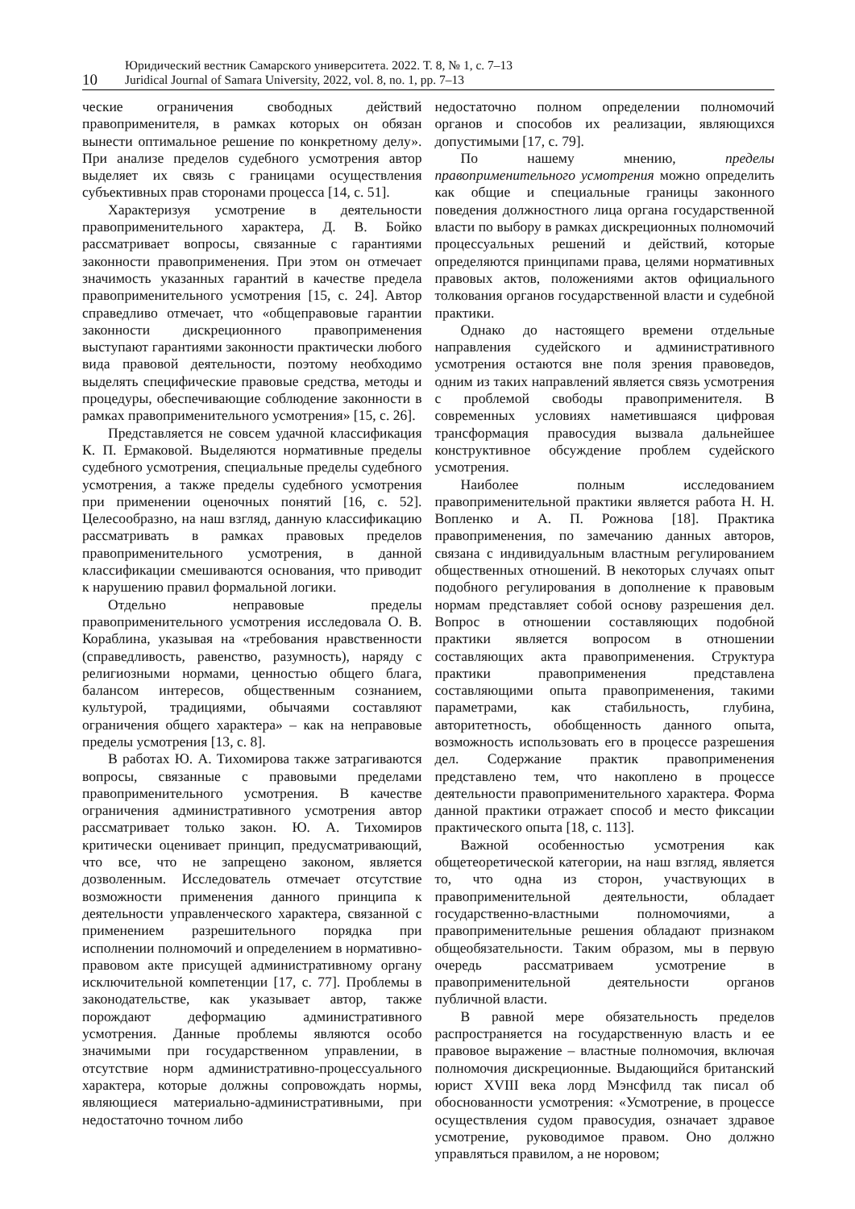10
Юридический вестник Самарского университета. 2022. Т. 8, № 1, с. 7–13
Juridical Journal of Samara University, 2022, vol. 8, no. 1, pp. 7–13
ческие ограничения свободных действий правоприменителя, в рамках которых он обязан вынести оптимальное решение по конкретному делу». При анализе пределов судебного усмотрения автор выделяет их связь с границами осуществления субъективных прав сторонами процесса [14, с. 51].
Характеризуя усмотрение в деятельности правоприменительного характера, Д. В. Бойко рассматривает вопросы, связанные с гарантиями законности правоприменения. При этом он отмечает значимость указанных гарантий в качестве предела правоприменительного усмотрения [15, с. 24]. Автор справедливо отмечает, что «общеправовые гарантии законности дискреционного правоприменения выступают гарантиями законности практически любого вида правовой деятельности, поэтому необходимо выделять специфические правовые средства, методы и процедуры, обеспечивающие соблюдение законности в рамках правоприменительного усмотрения» [15, с. 26].
Представляется не совсем удачной классификация К. П. Ермаковой. Выделяются нормативные пределы судебного усмотрения, специальные пределы судебного усмотрения, а также пределы судебного усмотрения при применении оценочных понятий [16, с. 52]. Целесообразно, на наш взгляд, данную классификацию рассматривать в рамках правовых пределов правоприменительного усмотрения, в данной классификации смешиваются основания, что приводит к нарушению правил формальной логики.
Отдельно неправовые пределы правоприменительного усмотрения исследовала О. В. Кораблина, указывая на «требования нравственности (справедливость, равенство, разумность), наряду с религиозными нормами, ценностью общего блага, балансом интересов, общественным сознанием, культурой, традициями, обычаями составляют ограничения общего характера» – как на неправовые пределы усмотрения [13, с. 8].
В работах Ю. А. Тихомирова также затрагиваются вопросы, связанные с правовыми пределами правоприменительного усмотрения. В качестве ограничения административного усмотрения автор рассматривает только закон. Ю. А. Тихомиров критически оценивает принцип, предусматривающий, что все, что не запрещено законом, является дозволенным. Исследователь отмечает отсутствие возможности применения данного принципа к деятельности управленческого характера, связанной с применением разрешительного порядка при исполнении полномочий и определением в нормативно-правовом акте присущей административному органу исключительной компетенции [17, с. 77]. Проблемы в законодательстве, как указывает автор, также порождают деформацию административного усмотрения. Данные проблемы являются особо значимыми при государственном управлении, в отсутствие норм административно-процессуального характера, которые должны сопровождать нормы, являющиеся материально-административными, при недостаточно точном либо
недостаточно полном определении полномочий органов и способов их реализации, являющихся допустимыми [17, с. 79].
По нашему мнению, пределы правоприменительного усмотрения можно определить как общие и специальные границы законного поведения должностного лица органа государственной власти по выбору в рамках дискреционных полномочий процессуальных решений и действий, которые определяются принципами права, целями нормативных правовых актов, положениями актов официального толкования органов государственной власти и судебной практики.
Однако до настоящего времени отдельные направления судейского и административного усмотрения остаются вне поля зрения правоведов, одним из таких направлений является связь усмотрения с проблемой свободы правоприменителя. В современных условиях наметившаяся цифровая трансформация правосудия вызвала дальнейшее конструктивное обсуждение проблем судейского усмотрения.
Наиболее полным исследованием правоприменительной практики является работа Н. Н. Вопленко и А. П. Рожнова [18]. Практика правоприменения, по замечанию данных авторов, связана с индивидуальным властным регулированием общественных отношений. В некоторых случаях опыт подобного регулирования в дополнение к правовым нормам представляет собой основу разрешения дел. Вопрос в отношении составляющих подобной практики является вопросом в отношении составляющих акта правоприменения. Структура практики правоприменения представлена составляющими опыта правоприменения, такими параметрами, как стабильность, глубина, авторитетность, обобщенность данного опыта, возможность использовать его в процессе разрешения дел. Содержание практик правоприменения представлено тем, что накоплено в процессе деятельности правоприменительного характера. Форма данной практики отражает способ и место фиксации практического опыта [18, с. 113].
Важной особенностью усмотрения как общетеоретической категории, на наш взгляд, является то, что одна из сторон, участвующих в правоприменительной деятельности, обладает государственно-властными полномочиями, а правоприменительные решения обладают признаком общеобязательности. Таким образом, мы в первую очередь рассматриваем усмотрение в правоприменительной деятельности органов публичной власти.
В равной мере обязательность пределов распространяется на государственную власть и ее правовое выражение – властные полномочия, включая полномочия дискреционные. Выдающийся британский юрист XVIII века лорд Мэнсфилд так писал об обоснованности усмотрения: «Усмотрение, в процессе осуществления судом правосудия, означает здравое усмотрение, руководимое правом. Оно должно управляться правилом, а не норовом;